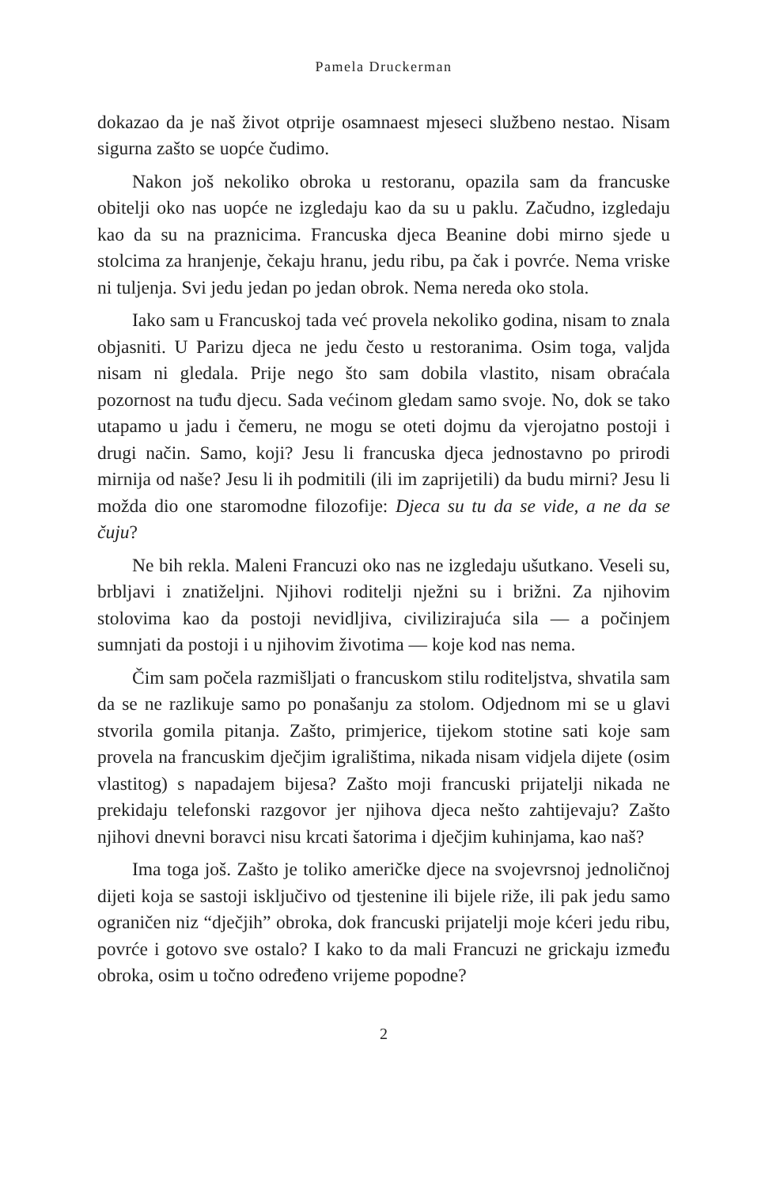Pamela Druckerman
dokazao da je naš život otprije osamnaest mjeseci službeno nestao. Nisam sigurna zašto se uopće čudimo.
Nakon još nekoliko obroka u restoranu, opazila sam da francuske obitelji oko nas uopće ne izgledaju kao da su u paklu. Začudno, izgledaju kao da su na praznicima. Francuska djeca Beanine dobi mirno sjede u stolcima za hranjenje, čekaju hranu, jedu ribu, pa čak i povrće. Nema vriske ni tuljenja. Svi jedu jedan po jedan obrok. Nema nereda oko stola.
Iako sam u Francuskoj tada već provela nekoliko godina, nisam to znala objasniti. U Parizu djeca ne jedu često u restoranima. Osim toga, valjda nisam ni gledala. Prije nego što sam dobila vlastito, nisam obraćala pozornost na tuđu djecu. Sada većinom gledam samo svoje. No, dok se tako utapamo u jadu i čemeru, ne mogu se oteti dojmu da vjerojatno postoji i drugi način. Samo, koji? Jesu li francuska djeca jednostavno po prirodi mirnija od naše? Jesu li ih podmitili (ili im zaprijetili) da budu mirni? Jesu li možda dio one staromodne filozofije: Djeca su tu da se vide, a ne da se čuju?
Ne bih rekla. Maleni Francuzi oko nas ne izgledaju ušutkano. Veseli su, brbljavi i znatiželjni. Njihovi roditelji nježni su i brižni. Za njihovim stolovima kao da postoji nevidljiva, civilizirajuća sila — a počinjem sumnjati da postoji i u njihovim životima — koje kod nas nema.
Čim sam počela razmišljati o francuskom stilu roditeljstva, shvatila sam da se ne razlikuje samo po ponašanju za stolom. Odjednom mi se u glavi stvorila gomila pitanja. Zašto, primjerice, tijekom stotine sati koje sam provela na francuskim dječjim igralištima, nikada nisam vidjela dijete (osim vlastitog) s napadajem bijesa? Zašto moji francuski prijatelji nikada ne prekidaju telefonski razgovor jer njihova djeca nešto zahtijevaju? Zašto njihovi dnevni boravci nisu krcati šatorima i dječjim kuhinjama, kao naš?
Ima toga još. Zašto je toliko američke djece na svojevrsnoj jednoličnoj dijeti koja se sastoji isključivo od tjestenine ili bijele riže, ili pak jedu samo ograničen niz “dječjih” obroka, dok francuski prijatelji moje kćeri jedu ribu, povrće i gotovo sve ostalo? I kako to da mali Francuzi ne grickaju između obroka, osim u točno određeno vrijeme popodne?
2